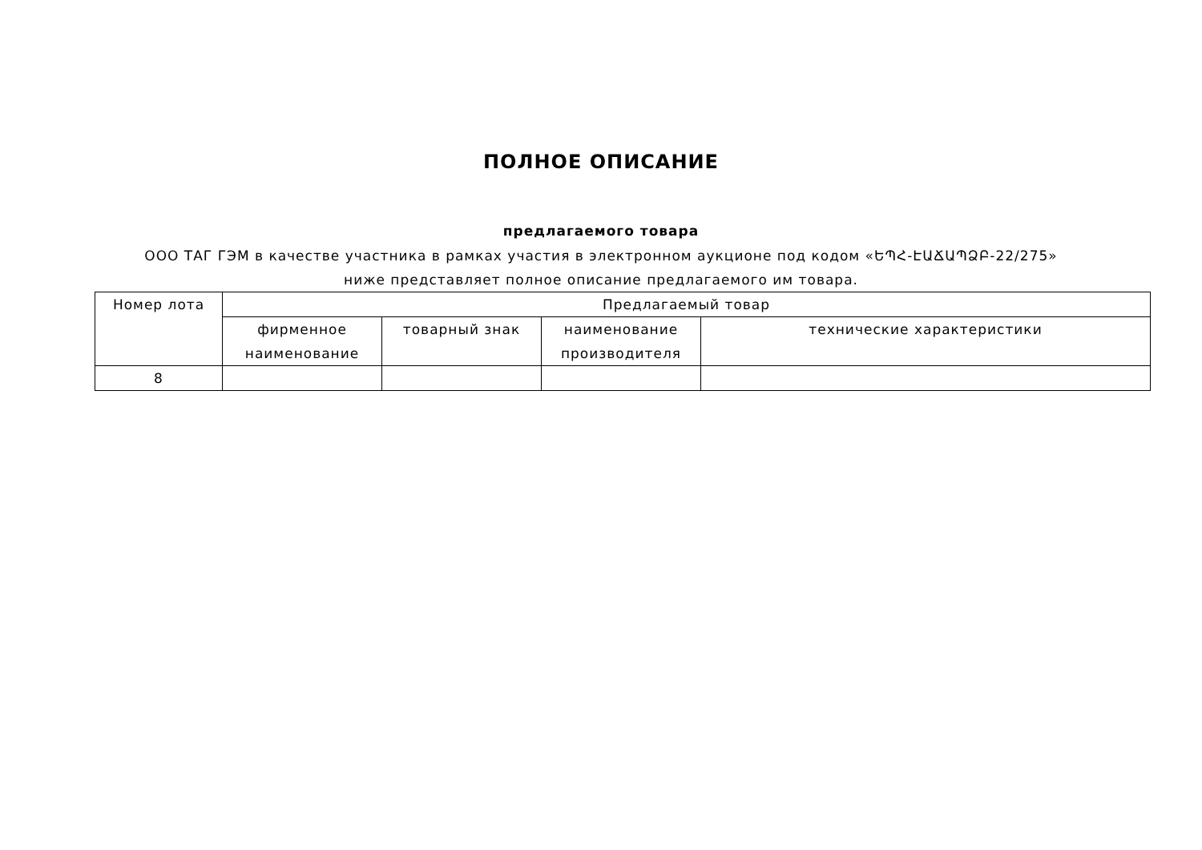ПОЛНОЕ ОПИСАНИЕ
предлагаемого товара
ООО ТАГ ГЭМ в качестве участника в рамках участия в электронном аукционе под кодом «ԵՊՀ-ԷԱՃԱՊՁԲ-22/275» ниже представляет полное описание предлагаемого им товара.
| Номер лота | Предлагаемый товар | | | |
| --- | --- | --- | --- | --- |
| | фирменное наименование | товарный знак | наименование производителя | технические характеристики |
| 8 | | | | |